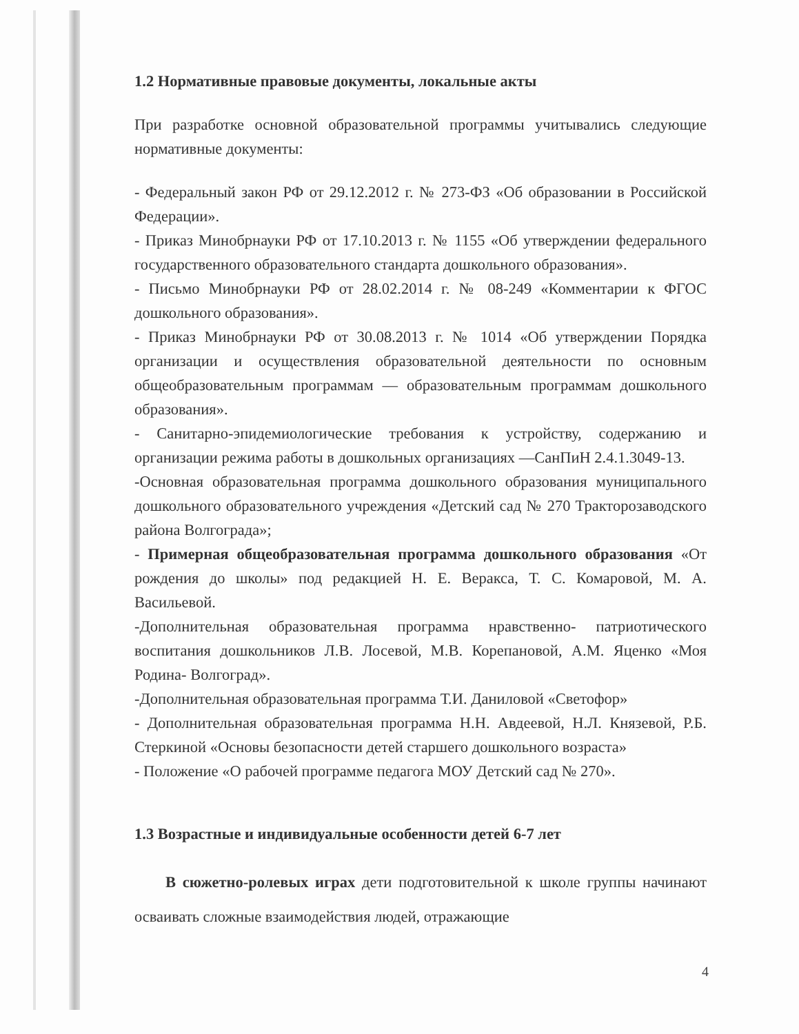1.2 Нормативные правовые документы, локальные акты
При разработке основной образовательной программы учитывались следующие нормативные документы:
- Федеральный закон РФ от 29.12.2012 г. № 273-ФЗ «Об образовании в Российской Федерации».
- Приказ Минобрнауки РФ от 17.10.2013 г. № 1155 «Об утверждении федерального государственного образовательного стандарта дошкольного образования».
- Письмо Минобрнауки РФ от 28.02.2014 г. № 08-249 «Комментарии к ФГОС дошкольного образования».
- Приказ Минобрнауки РФ от 30.08.2013 г. № 1014 «Об утверждении Порядка организации и осуществления образовательной деятельности по основным общеобразовательным программам — образовательным программам дошкольного образования».
- Санитарно-эпидемиологические требования к устройству, содержанию и организации режима работы в дошкольных организациях —СанПиН 2.4.1.3049-13.
-Основная образовательная программа дошкольного образования муниципального дошкольного образовательного учреждения «Детский сад № 270 Тракторозаводского района Волгограда»;
- Примерная общеобразовательная программа дошкольного образования «От рождения до школы» под редакцией Н. Е. Веракса, Т. С. Комаровой, М. А. Васильевой.
-Дополнительная образовательная программа нравственно- патриотического воспитания дошкольников Л.В. Лосевой, М.В. Корепановой, А.М. Яценко «Моя Родина- Волгоград».
-Дополнительная образовательная программа Т.И. Даниловой «Светофор»
- Дополнительная образовательная программа Н.Н. Авдеевой, Н.Л. Князевой, Р.Б. Стеркиной «Основы безопасности детей старшего дошкольного возраста»
- Положение «О рабочей программе педагога МОУ Детский сад № 270».
1.3 Возрастные и индивидуальные особенности детей 6-7 лет
В сюжетно-ролевых играх дети подготовительной к школе группы начинают осваивать сложные взаимодействия людей, отражающие
4